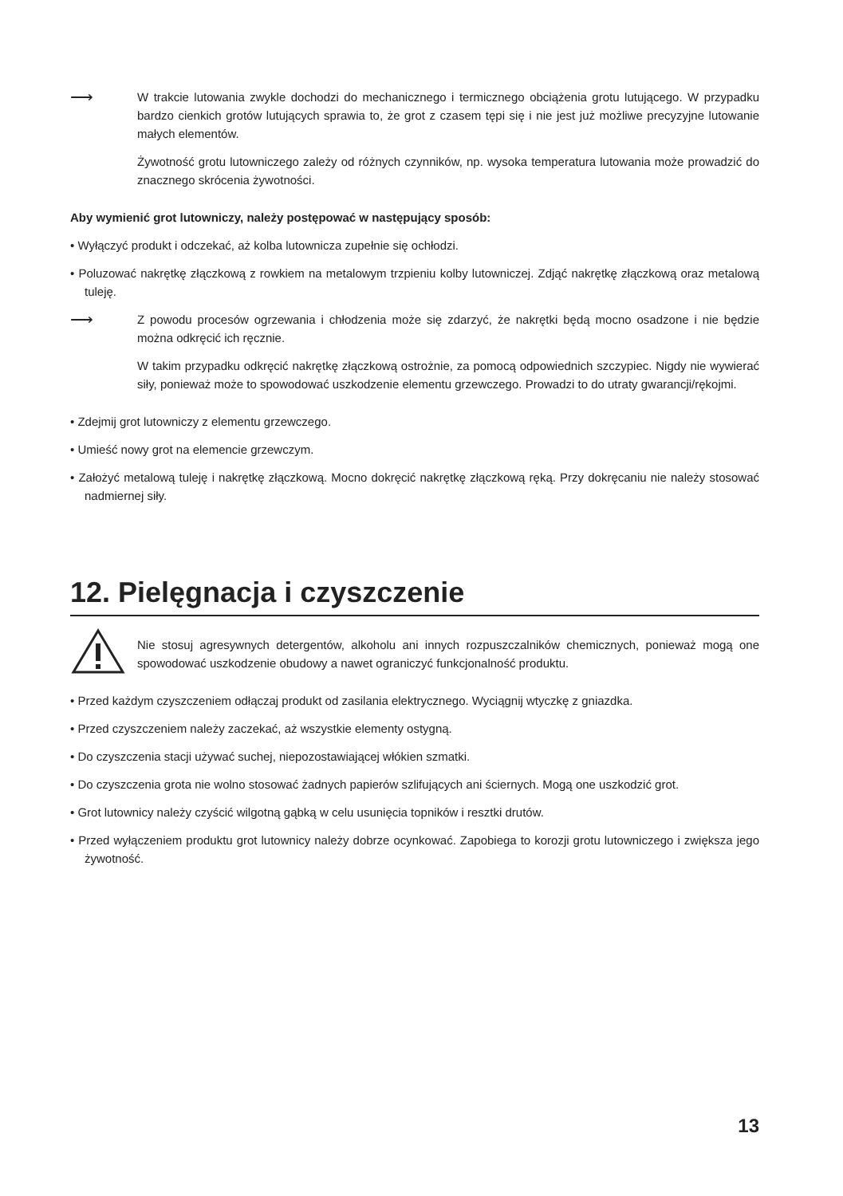⟶
W trakcie lutowania zwykle dochodzi do mechanicznego i termicznego obciążenia grotu lutującego. W przypadku bardzo cienkich grotów lutujących sprawia to, że grot z czasem tępi się i nie jest już możliwe precyzyjne lutowanie małych elementów.
Żywotność grotu lutowniczego zależy od różnych czynników, np. wysoka temperatura lutowania może prowadzić do znacznego skrócenia żywotności.
Aby wymienić grot lutowniczy, należy postępować w następujący sposób:
• Wyłączyć produkt i odczekać, aż kolba lutownicza zupełnie się ochłodzi.
• Poluzować nakrętkę złączkową z rowkiem na metalowym trzpieniu kolby lutowniczej. Zdjąć nakrętkę złączkową oraz metalową tuleję.
⟶
Z powodu procesów ogrzewania i chłodzenia może się zdarzyć, że nakrętki będą mocno osadzone i nie będzie można odkręcić ich ręcznie.
W takim przypadku odkręcić nakrętkę złączkową ostrożnie, za pomocą odpowiednich szczypiec. Nigdy nie wywierać siły, ponieważ może to spowodować uszkodzenie elementu grzewczego. Prowadzi to do utraty gwarancji/rękojmi.
• Zdejmij grot lutowniczy z elementu grzewczego.
• Umieść nowy grot na elemencie grzewczym.
• Założyć metalową tuleję i nakrętkę złączkową. Mocno dokręcić nakrętkę złączkową ręką. Przy dokręcaniu nie należy stosować nadmiernej siły.
12. Pielęgnacja i czyszczenie
Nie stosuj agresywnych detergentów, alkoholu ani innych rozpuszczalników chemicznych, ponieważ mogą one spowodować uszkodzenie obudowy a nawet ograniczyć funkcjonalność produktu.
• Przed każdym czyszczeniem odłączaj produkt od zasilania elektrycznego. Wyciągnij wtyczkę z gniazdka.
• Przed czyszczeniem należy zaczekać, aż wszystkie elementy ostygną.
• Do czyszczenia stacji używać suchej, niepozostawiającej włókien szmatki.
• Do czyszczenia grota nie wolno stosować żadnych papierów szlifujących ani ściernych. Mogą one uszkodzić grot.
• Grot lutownicy należy czyścić wilgotną gąbką w celu usunięcia topników i resztki drutów.
• Przed wyłączeniem produktu grot lutownicy należy dobrze ocynkować. Zapobiega to korozji grotu lutowniczego i zwiększa jego żywotność.
13